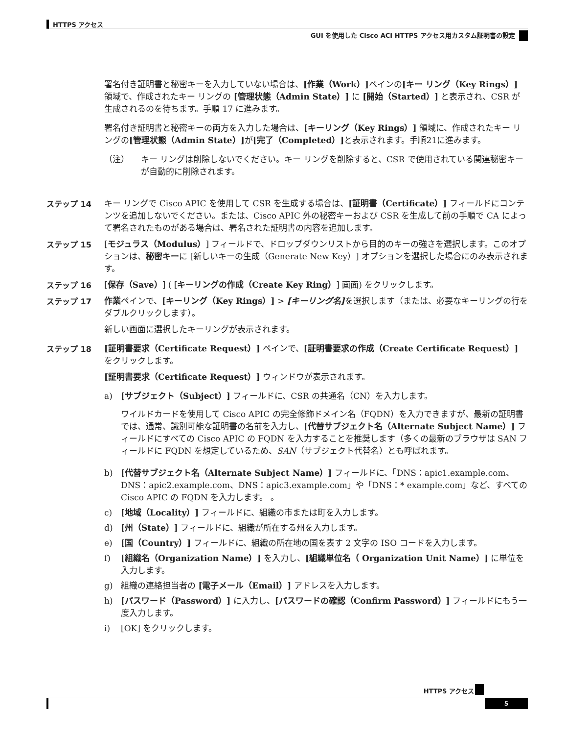HTTPS アクセス
GUI を使用した Cisco ACI HTTPS アクセス用カスタム証明書の設定
署名付き証明書と秘密キーを入力していない場合は、[作業（Work）] ペインの[キー リング（Key Rings）] 領域で、作成されたキー リングの [管理状態（Admin State）] に [開始（Started）] と表示され、CSR が生成されるのを待ちます。手順 17 に進みます。
署名付き証明書と秘密キーの両方を入力した場合は、[キーリング（Key Rings）] 領域に、作成されたキー リングの[管理状態（Admin State）] が[完了（Completed）] と表示されます。手順21に進みます。
（注） キー リングは削除しないでください。キー リングを削除すると、CSR で使用されている関連秘密キーが自動的に削除されます。
ステップ 14 キー リングで Cisco APIC を使用して CSR を生成する場合は、[証明書（Certificate）] フィールドにコンテンツを追加しないでください。または、Cisco APIC 外の秘密キーおよび CSR を生成して前の手順で CA によって署名されたものがある場合は、署名された証明書の内容を追加します。
ステップ 15 [モジュラス（Modulus）] フィールドで、ドロップダウンリストから目的のキーの強さを選択します。このオプションは、秘密キーに [新しいキーの生成（Generate New Key）] オプションを選択した場合にのみ表示されます。
ステップ 16 [保存（Save）] ( [キーリングの作成（Create Key Ring）] 画面) をクリックします。
ステップ 17 作業ペインで、[キーリング（Key Rings）] > [キーリング名] を選択します（または、必要なキーリングの行をダブルクリックします）。
新しい画面に選択したキーリングが表示されます。
ステップ 18 [証明書要求（Certificate Request）] ペインで、[証明書要求の作成（Create Certificate Request）] をクリックします。
[証明書要求（Certificate Request）] ウィンドウが表示されます。
a) [サブジェクト（Subject）] フィールドに、CSR の共通名（CN）を入力します。
ワイルドカードを使用して Cisco APIC の完全修飾ドメイン名（FQDN）を入力できますが、最新の証明書では、通常、識別可能な証明書の名前を入力し、[代替サブジェクト名（Alternate Subject Name）] フィールドにすべての Cisco APIC の FQDN を入力することを推奨します（多くの最新のブラウザは SAN フィールドに FQDN を想定しているため、SAN（サブジェクト代替名）とも呼ばれます。
b) [代替サブジェクト名（Alternate Subject Name）] フィールドに、「DNS：apic1.example.com、DNS：apic2.example.com、DNS：apic3.example.com」や「DNS：* example.com」など、すべての Cisco APIC の FQDN を入力します。 。
c) [地域（Locality）] フィールドに、組織の市または町を入力します。
d) [州（State）] フィールドに、組織が所在する州を入力します。
e) [国（Country）] フィールドに、組織の所在地の国を表す 2 文字の ISO コードを入力します。
f) [組織名（Organization Name）] を入力し、[組織単位名（ Organization Unit Name）] に単位を入力します。
g) 組織の連絡担当者の [電子メール（Email）] アドレスを入力します。
h) [パスワード（Password）] に入力し、[パスワードの確認（Confirm Password）] フィールドにもう一度入力します。
i) [OK] をクリックします。
HTTPS アクセス
5